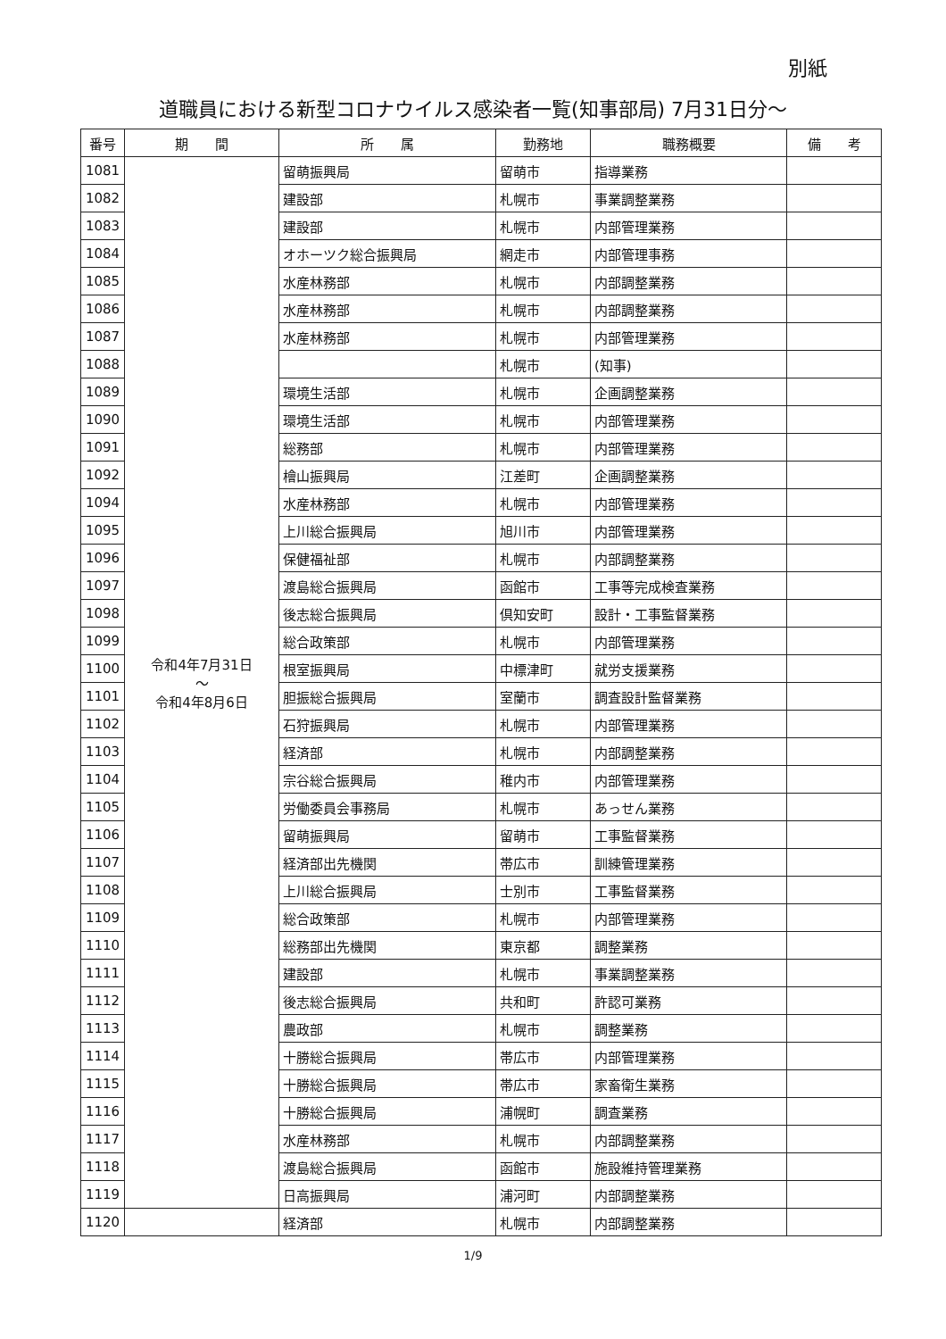別紙
道職員における新型コロナウイルス感染者一覧(知事部局) 7月31日分～
| 番号 | 期 間 | 所 属 | 勤務地 | 職務概要 | 備 考 |
| --- | --- | --- | --- | --- | --- |
| 1081 | 令和4年7月31日 ～ 令和4年8月6日 | 留萌振興局 | 留萌市 | 指導業務 | |
| 1082 | | 建設部 | 札幌市 | 事業調整業務 | |
| 1083 | | 建設部 | 札幌市 | 内部管理業務 | |
| 1084 | | オホーツク総合振興局 | 網走市 | 内部管理事務 | |
| 1085 | | 水産林務部 | 札幌市 | 内部調整業務 | |
| 1086 | | 水産林務部 | 札幌市 | 内部調整業務 | |
| 1087 | | 水産林務部 | 札幌市 | 内部管理業務 | |
| 1088 | | | 札幌市 | (知事) | |
| 1089 | | 環境生活部 | 札幌市 | 企画調整業務 | |
| 1090 | | 環境生活部 | 札幌市 | 内部管理業務 | |
| 1091 | | 総務部 | 札幌市 | 内部管理業務 | |
| 1092 | | 檜山振興局 | 江差町 | 企画調整業務 | |
| 1094 | | 水産林務部 | 札幌市 | 内部管理業務 | |
| 1095 | | 上川総合振興局 | 旭川市 | 内部管理業務 | |
| 1096 | | 保健福祉部 | 札幌市 | 内部調整業務 | |
| 1097 | | 渡島総合振興局 | 函館市 | 工事等完成検査業務 | |
| 1098 | | 後志総合振興局 | 倶知安町 | 設計・工事監督業務 | |
| 1099 | | 総合政策部 | 札幌市 | 内部管理業務 | |
| 1100 | | 根室振興局 | 中標津町 | 就労支援業務 | |
| 1101 | | 胆振総合振興局 | 室蘭市 | 調査設計監督業務 | |
| 1102 | | 石狩振興局 | 札幌市 | 内部管理業務 | |
| 1103 | | 経済部 | 札幌市 | 内部調整業務 | |
| 1104 | | 宗谷総合振興局 | 稚内市 | 内部管理業務 | |
| 1105 | | 労働委員会事務局 | 札幌市 | あっせん業務 | |
| 1106 | | 留萌振興局 | 留萌市 | 工事監督業務 | |
| 1107 | | 経済部出先機関 | 帯広市 | 訓練管理業務 | |
| 1108 | | 上川総合振興局 | 士別市 | 工事監督業務 | |
| 1109 | | 総合政策部 | 札幌市 | 内部管理業務 | |
| 1110 | | 総務部出先機関 | 東京都 | 調整業務 | |
| 1111 | | 建設部 | 札幌市 | 事業調整業務 | |
| 1112 | | 後志総合振興局 | 共和町 | 許認可業務 | |
| 1113 | | 農政部 | 札幌市 | 調整業務 | |
| 1114 | | 十勝総合振興局 | 帯広市 | 内部管理業務 | |
| 1115 | | 十勝総合振興局 | 帯広市 | 家畜衛生業務 | |
| 1116 | | 十勝総合振興局 | 浦幌町 | 調査業務 | |
| 1117 | | 水産林務部 | 札幌市 | 内部調整業務 | |
| 1118 | | 渡島総合振興局 | 函館市 | 施設維持管理業務 | |
| 1119 | | 日高振興局 | 浦河町 | 内部調整業務 | |
| 1120 | | 経済部 | 札幌市 | 内部調整業務 | |
1/9